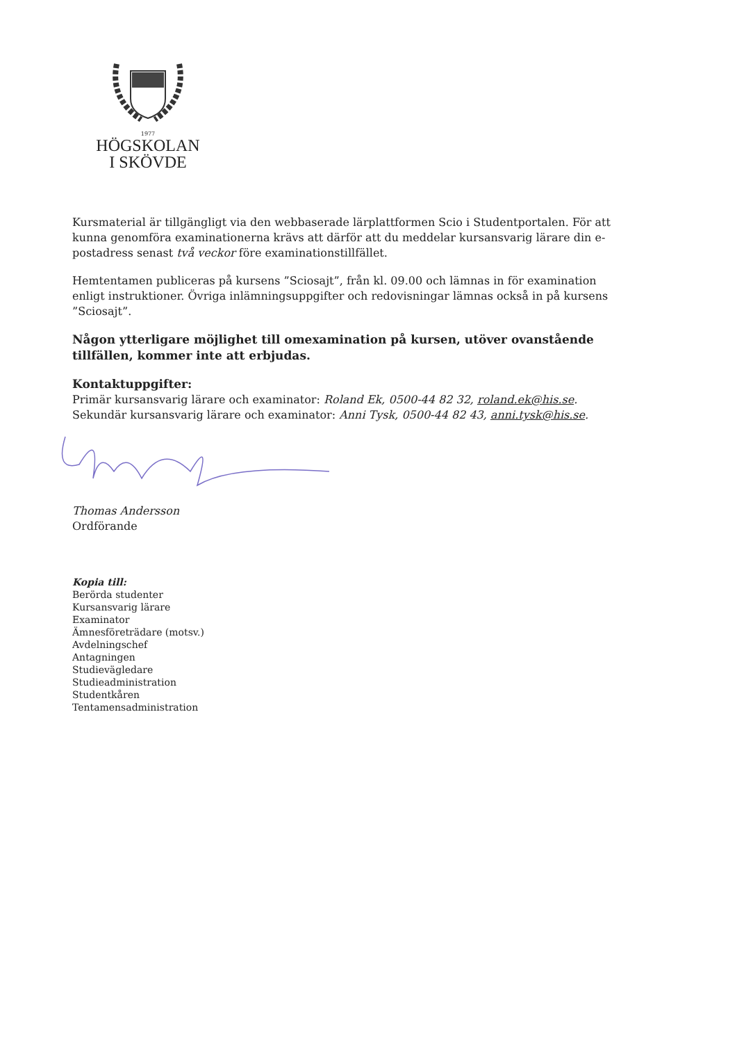1977
HÖGSKOLAN
I SKÖVDE
Kursmaterial är tillgängligt via den webbaserade lärplattformen Scio i Studentportalen. För att kunna genomföra examinationerna krävs att därför att du meddelar kursansvarig lärare din e-postadress senast två veckor före examinationstillfället.
Hemtentamen publiceras på kursens ”Sciosajt”, från kl. 09.00 och lämnas in för examination enligt instruktioner. Övriga inlämningsuppgifter och redovisningar lämnas också in på kursens ”Sciosajt”.
Någon ytterligare möjlighet till omexamination på kursen, utöver ovanstående tillfällen, kommer inte att erbjudas.
Kontaktuppgifter:
Primär kursansvarig lärare och examinator: Roland Ek, 0500-44 82 32, roland.ek@his.se.
Sekundär kursansvarig lärare och examinator: Anni Tysk, 0500-44 82 43, anni.tysk@his.se.
Thomas Andersson
Ordförande
Kopia till:
Berörda studenter
Kursansvarig lärare
Examinator
Ämnesföreträdare (motsv.)
Avdelningschef
Antagningen
Studievägledare
Studieadministration
Studentkåren
Tentamensadministration